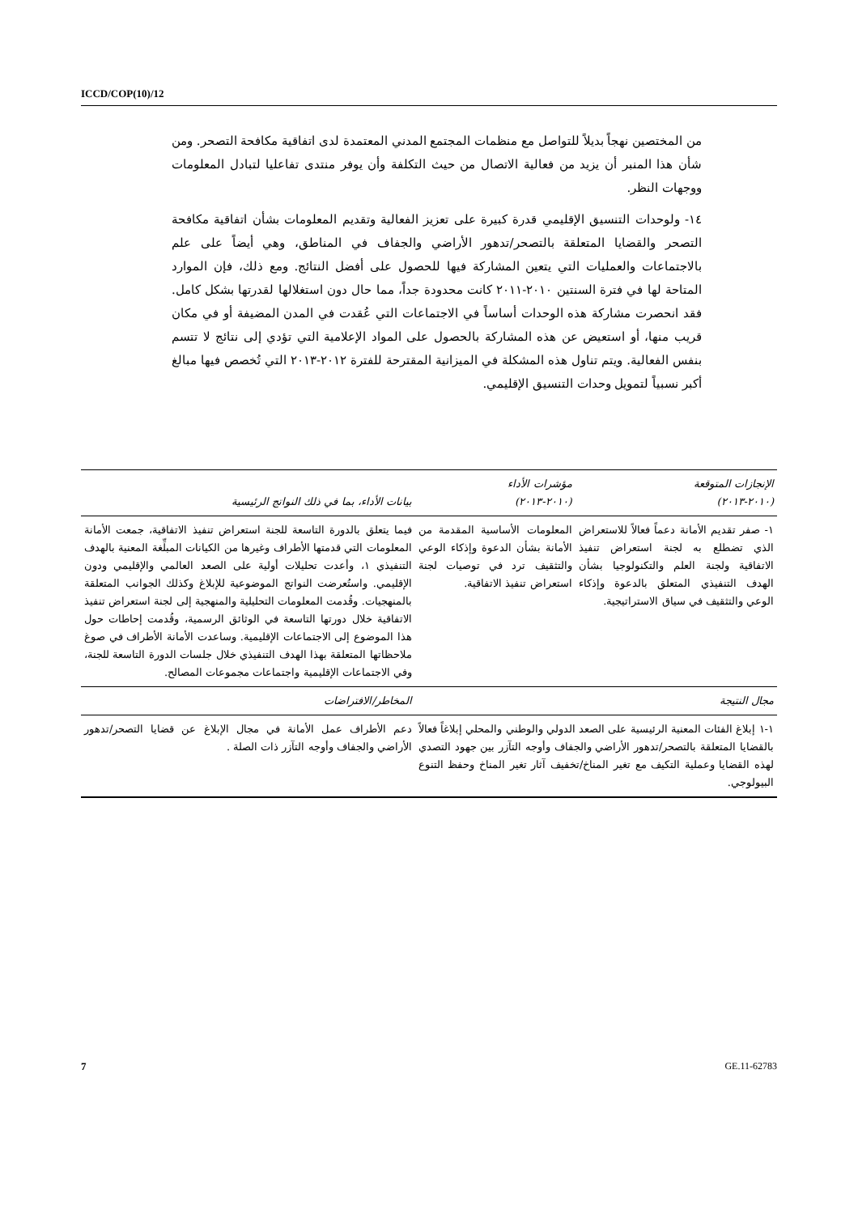ICCD/COP(10)/12
من المختصين نهجاً بديلاً للتواصل مع منظمات المجتمع المدني المعتمدة لدى اتفاقية مكافحة التصحر. ومن شأن هذا المنبر أن يزيد من فعالية الاتصال من حيث التكلفة وأن يوفر منتدى تفاعليا لتبادل المعلومات ووجهات النظر.
١٤- ولوحدات التنسيق الإقليمي قدرة كبيرة على تعزيز الفعالية وتقديم المعلومات بشأن اتفاقية مكافحة التصحر والقضايا المتعلقة بالتصحر/تدهور الأراضي والجفاف في المناطق، وهي أيضاً على علم بالاجتماعات والعمليات التي يتعين المشاركة فيها للحصول على أفضل النتائج. ومع ذلك، فإن الموارد المتاحة لها في فترة السنتين ٢٠١٠-٢٠١١ كانت محدودة جداً، مما حال دون استغلالها لقدرتها بشكل كامل. فقد انحصرت مشاركة هذه الوحدات أساساً في الاجتماعات التي عُقدت في المدن المضيفة أو في مكان قريب منها، أو استعيض عن هذه المشاركة بالحصول على المواد الإعلامية التي تؤدي إلى نتائج لا تتسم بنفس الفعالية. ويتم تناول هذه المشكلة في الميزانية المقترحة للفترة ٢٠١٢-٢٠١٣ التي تُخصص فيها مبالغ أكبر نسبياً لتمويل وحدات التنسيق الإقليمي.
| الإنجازات المتوقعة (٢٠١٠-٢٠١٣) | مؤشرات الأداء (٢٠١٠-٢٠١٣) | بيانات الأداء، بما في ذلك النواتج الرئيسية |
| --- | --- | --- |
| ١- صفر تقديم الأمانة دعماً فعالاً للاستعراض الذي تضطلع به لجنة استعراض تنفيذ الاتفاقية ولجنة العلم والتكنولوجيا بشأن الهدف التنفيذي المتعلق بالدعوة وإذكاء الوعي والتثقيف في سياق الاستراتيجية. | المعلومات الأساسية المقدمة من الأمانة بشأن الدعوة وإذكاء الوعي والتثقيف ترد في توصيات لجنة استعراض تنفيذ الاتفاقية. | فيما يتعلق بالدورة التاسعة للجنة استعراض تنفيذ الاتفاقية، جمعت الأمانة المعلومات التي قدمتها الأطراف وغيرها من الكيانات المبلِّغة المعنية بالهدف التنفيذي ١، وأعدت تحليلات أولية على الصعد العالمي والإقليمي ودون الإقليمي. واستُعرضت النواتج الموضوعية للإبلاغ وكذلك الجوانب المتعلقة بالمنهجيات. وقُدمت المعلومات التحليلية والمنهجية إلى لجنة استعراض تنفيذ الاتفاقية خلال دورتها التاسعة في الوثائق الرسمية، وقُدمت إحاطات حول هذا الموضوع إلى الاجتماعات الإقليمية. وساعدت الأمانة الأطراف في صوغ ملاحظاتها المتعلقة بهذا الهدف التنفيذي خلال جلسات الدورة التاسعة للجنة، وفي الاجتماعات الإقليمية واجتماعات مجموعات المصالح. |
| مجال النتيجة | | المخاطر/الافتراضات |
| ١-١ إبلاغ الفئات المعنية الرئيسية على الصعد الدولي والوطني والمحلي إبلاغاً فعالاً بالقضايا المتعلقة بالتصحر/تدهور الأراضي والجفاف وأوجه التآزر بين جهود التصدي لهذه القضايا وعملية التكيف مع تغير المناخ/تخفيف آثار تغير المناخ وحفظ التنوع البيولوجي. | | دعم الأطراف عمل الأمانة في مجال الإبلاغ عن قضايا التصحر/تدهور الأراضي والجفاف وأوجه التآزر ذات الصلة . |
7 GE.11-62783